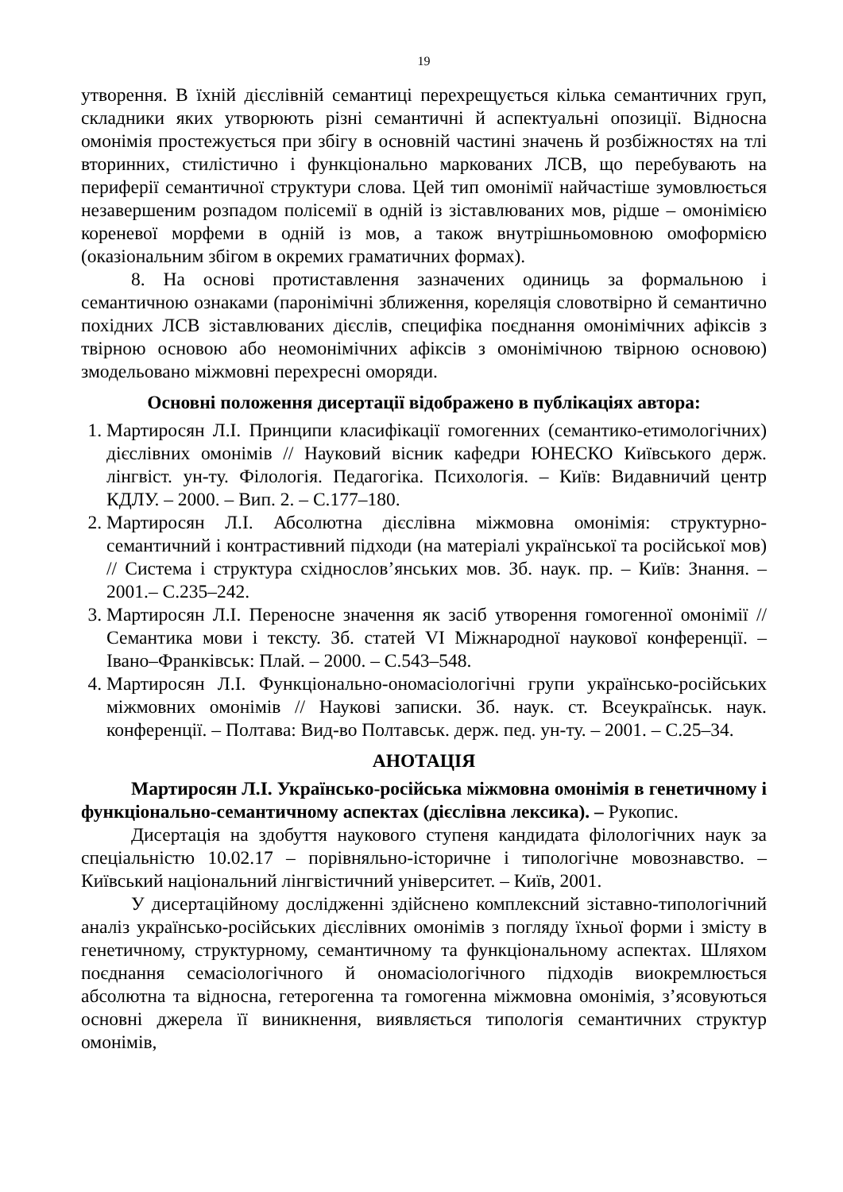19
утворення. В їхній дієслівній семантиці перехрещується кілька семантичних груп, складники яких утворюють різні семантичні й аспектуальні опозиції. Відносна омонімія простежується при збігу в основній частині значень й розбіжностях на тлі вторинних, стилістично і функціонально маркованих ЛСВ, що перебувають на периферії семантичної структури слова. Цей тип омонімії найчастіше зумовлюється незавершеним розпадом полісемії в одній із зіставлюваних мов, рідше – омонімією кореневої морфеми в одній із мов, а також внутрішньомовною омоформією (оказіональним збігом в окремих граматичних формах).
8. На основі протиставлення зазначених одиниць за формальною і семантичною ознаками (паронімічні зближення, кореляція словотвірно й семантично похідних ЛСВ зіставлюваних дієслів, специфіка поєднання омонімічних афіксів з твірною основою або неомонімічних афіксів з омонімічною твірною основою) змодельовано міжмовні перехресні оморяди.
Основні положення дисертації відображено в публікаціях автора:
1. Мартиросян Л.І. Принципи класифікації гомогенних (семантико-етимологічних) дієслівних омонімів // Науковий вісник кафедри ЮНЕСКО Київського держ. лінгвіст. ун-ту. Філологія. Педагогіка. Психологія. – Київ: Видавничий центр КДЛУ. – 2000. – Вип. 2. – С.177–180.
2. Мартиросян Л.І. Абсолютна дієслівна міжмовна омонімія: структурно-семантичний і контрастивний підходи (на матеріалі української та російської мов) // Система і структура східнослов’янських мов. Зб. наук. пр. – Київ: Знання. – 2001.– С.235–242.
3. Мартиросян Л.І. Переносне значення як засіб утворення гомогенної омонімії // Семантика мови і тексту. Зб. статей VI Міжнародної наукової конференції. – Івано–Франківськ: Плай. – 2000. – С.543–548.
4. Мартиросян Л.І. Функціонально-ономасіологічні групи українсько-російських міжмовних омонімів // Наукові записки. Зб. наук. ст. Всеукраїнськ. наук. конференції. – Полтава: Вид-во Полтавськ. держ. пед. ун-ту. – 2001. – С.25–34.
АНОТАЦІЯ
Мартиросян Л.І. Українсько-російська міжмовна омонімія в генетичному і функціонально-семантичному аспектах (дієслівна лексика). – Рукопис.
Дисертація на здобуття наукового ступеня кандидата філологічних наук за спеціальністю 10.02.17 – порівняльно-історичне і типологічне мовознавство. – Київський національний лінгвістичний університет. – Київ, 2001.
У дисертаційному дослідженні здійснено комплексний зіставно-типологічний аналіз українсько-російських дієслівних омонімів з погляду їхньої форми і змісту в генетичному, структурному, семантичному та функціональному аспектах. Шляхом поєднання семасіологічного й ономасіологічного підходів виокремлюється абсолютна та відносна, гетерогенна та гомогенна міжмовна омонімія, з’ясовуються основні джерела її виникнення, виявляється типологія семантичних структур омонімів,